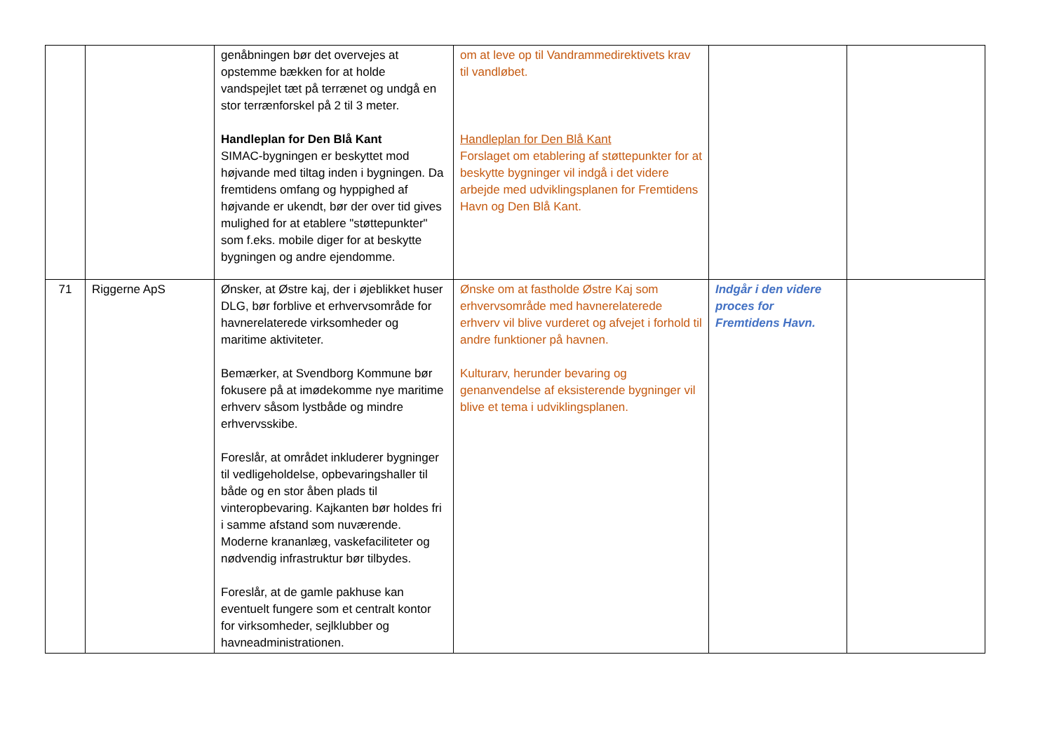| | | genåbningen bør det overvejes at opstemme bækken for at holde vandspejlet tæt på terrænet og undgå en stor terrænforskel på 2 til 3 meter. Handleplan for Den Blå Kant SIMAC-bygningen er beskyttet mod højvande med tiltag inden i bygningen. Da fremtidens omfang og hyppighed af højvande er ukendt, bør der over tid gives mulighed for at etablere "støttepunkter" som f.eks. mobile diger for at beskytte bygningen og andre ejendomme. | om at leve op til Vandrammedirektivets krav til vandløbet. Handleplan for Den Blå Kant Forslaget om etablering af støttepunkter for at beskytte bygninger vil indgå i det videre arbejde med udviklingsplanen for Fremtidens Havn og Den Blå Kant. | | |
| 71 | Riggerne ApS | Ønsker, at Østre kaj, der i øjeblikket huser DLG, bør forblive et erhvervsområde for havnerelaterede virksomheder og maritime aktiviteter. Bemærker, at Svendborg Kommune bør fokusere på at imødekomme nye maritime erhverv såsom lystbåde og mindre erhvervsskibe. Foreslår, at området inkluderer bygninger til vedligeholdelse, opbevaringshaller til både og en stor åben plads til vinteropbevaring. Kajkanten bør holdes fri i samme afstand som nuværende. Moderne krananlæg, vaskefaciliteter og nødvendig infrastruktur bør tilbydes. Foreslår, at de gamle pakhuse kan eventuelt fungere som et centralt kontor for virksomheder, sejlklubber og havneadministrationen. | Ønske om at fastholde Østre Kaj som erhvervsområde med havnerelaterede erhverv vil blive vurderet og afvejet i forhold til andre funktioner på havnen. Kulturarv, herunder bevaring og genanvendelse af eksisterende bygninger vil blive et tema i udviklingsplanen. | Indgår i den videre proces for Fremtidens Havn. | |